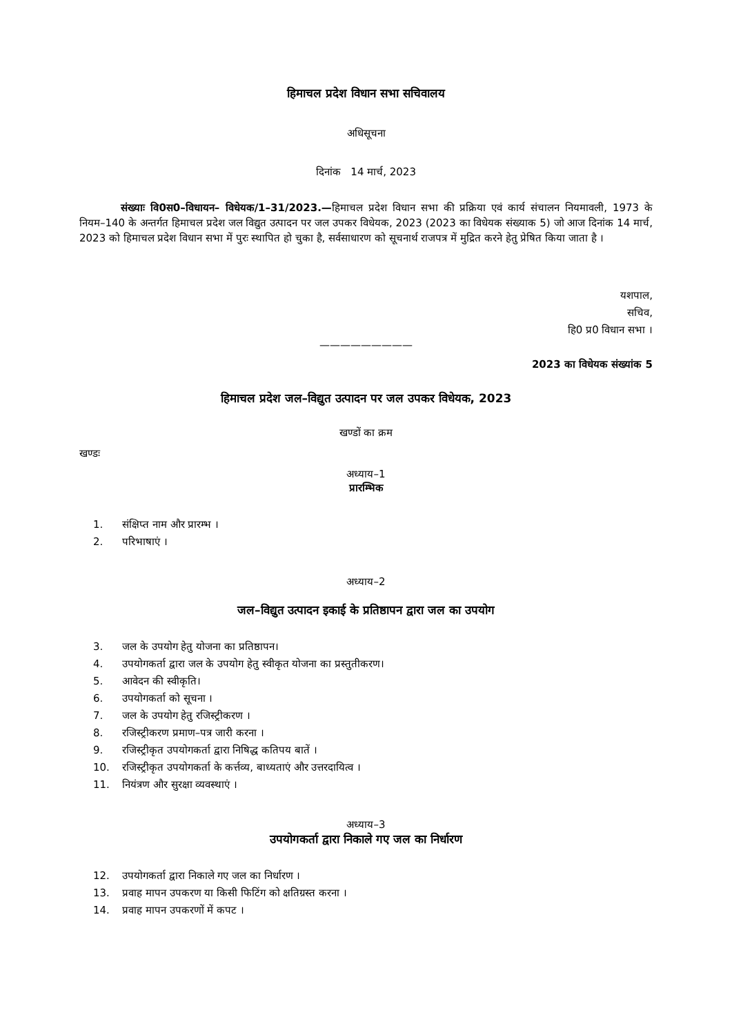हिमाचल प्रदेश विधान सभा सचिवालय
अधिसूचना
दिनांक 14 मार्च, 2023
संख्याः वि0स0–विधायन– विधेयक/1–31/2023.—हिमाचल प्रदेश विधान सभा की प्रक्रिया एवं कार्य संचालन नियमावली, 1973 के नियम–140 के अन्तर्गत हिमाचल प्रदेश जल विद्युत उत्पादन पर जल उपकर विधेयक, 2023 (2023 का विधेयक संख्याक 5) जो आज दिनांक 14 मार्च, 2023 को हिमाचल प्रदेश विधान सभा में पुरः स्थापित हो चुका है, सर्वसाधारण को सूचनार्थ राजपत्र में मुद्रित करने हेतु प्रेषित किया जाता है ।
यशपाल,
सचिव,
हि0 प्र0 विधान सभा ।
—————————
2023 का विधेयक संख्यांक 5
हिमाचल प्रदेश जल–विद्युत उत्पादन पर जल उपकर विधेयक, 2023
खण्डों का क्रम
खण्डः
अध्याय–1
प्रारम्भिक
1. संक्षिप्त नाम और प्रारम्भ ।
2. परिभाषाएं ।
अध्याय–2
जल–विद्युत उत्पादन इकाई के प्रतिष्ठापन द्वारा जल का उपयोग
3. जल के उपयोग हेतु योजना का प्रतिष्ठापन।
4. उपयोगकर्ता द्वारा जल के उपयोग हेतु स्वीकृत योजना का प्रस्तुतीकरण।
5. आवेदन की स्वीकृति।
6. उपयोगकर्ता को सूचना ।
7. जल के उपयोग हेतु रजिस्ट्रीकरण ।
8. रजिस्ट्रीकरण प्रमाण–पत्र जारी करना ।
9. रजिस्ट्रीकृत उपयोगकर्ता द्वारा निषिद्ध कतिपय बातें ।
10. रजिस्ट्रीकृत उपयोगकर्ता के कर्त्तव्य, बाध्यताएं और उत्तरदायित्व ।
11. नियंत्रण और सुरक्षा व्यवस्थाएं ।
अध्याय–3
उपयोगकर्ता द्वारा निकाले गए जल का निर्धारण
12. उपयोगकर्ता द्वारा निकाले गए जल का निर्धारण ।
13. प्रवाह मापन उपकरण या किसी फिटिंग को क्षतिग्रस्त करना ।
14. प्रवाह मापन उपकरणों में कपट ।